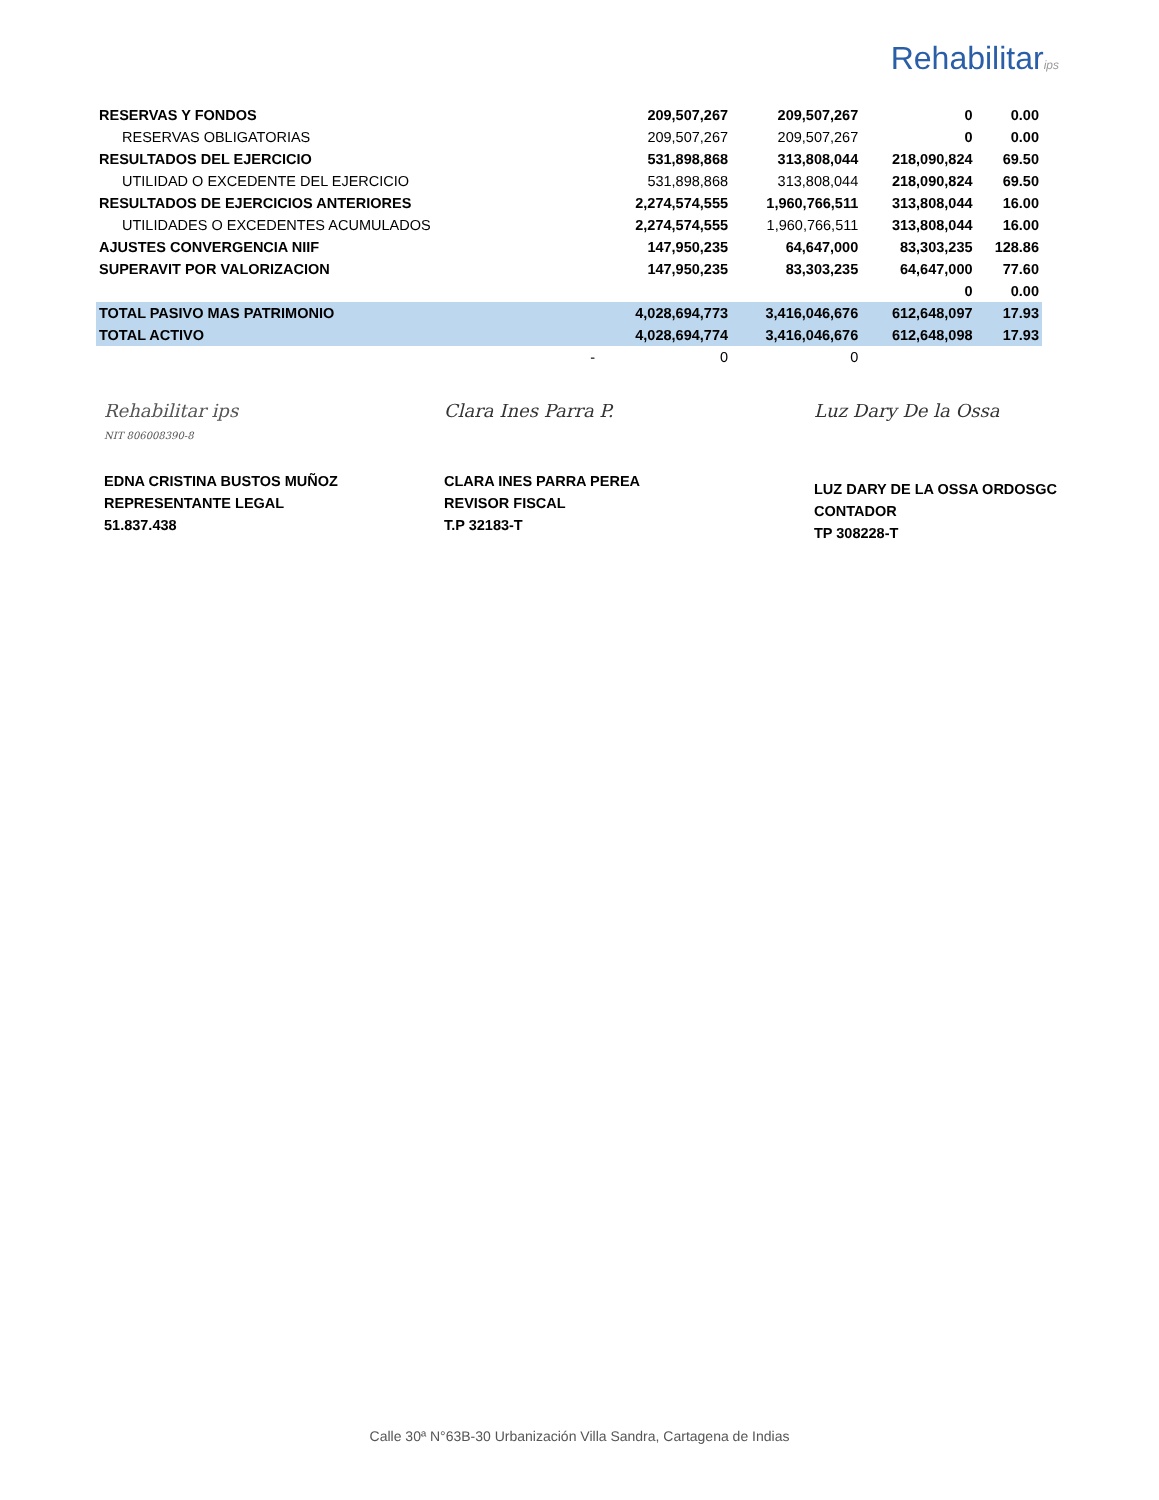Rehabilitarips
| RESERVAS Y FONDOS | 209,507,267 | 209,507,267 | 0 | 0.00 |
| RESERVAS OBLIGATORIAS | 209,507,267 | 209,507,267 | 0 | 0.00 |
| RESULTADOS DEL EJERCICIO | 531,898,868 | 313,808,044 | 218,090,824 | 69.50 |
| UTILIDAD O EXCEDENTE DEL EJERCICIO | 531,898,868 | 313,808,044 | 218,090,824 | 69.50 |
| RESULTADOS DE EJERCICIOS ANTERIORES | 2,274,574,555 | 1,960,766,511 | 313,808,044 | 16.00 |
| UTILIDADES O EXCEDENTES ACUMULADOS | 2,274,574,555 | 1,960,766,511 | 313,808,044 | 16.00 |
| AJUSTES CONVERGENCIA NIIF | 147,950,235 | 64,647,000 | 83,303,235 | 128.86 |
| SUPERAVIT POR VALORIZACION | 147,950,235 | 83,303,235 | 64,647,000 | 77.60 |
| | | | 0 | 0.00 |
| TOTAL PASIVO MAS PATRIMONIO | 4,028,694,773 | 3,416,046,676 | 612,648,097 | 17.93 |
| TOTAL ACTIVO | 4,028,694,774 | 3,416,046,676 | 612,648,098 | 17.93 |
| | - 0 | 0 | | |
Rehabilitar ips
NIT 806008390-8
EDNA CRISTINA BUSTOS MUÑOZ
REPRESENTANTE LEGAL
51.837.438
Clara Ines Parra P.
CLARA INES PARRA PEREA
REVISOR FISCAL
T.P 32183-T
Luz Dary De la Ossa
LUZ DARY DE LA OSSA ORDOSGC
CONTADOR
TP 308228-T
Calle 30ª N°63B-30 Urbanización Villa Sandra, Cartagena de Indias